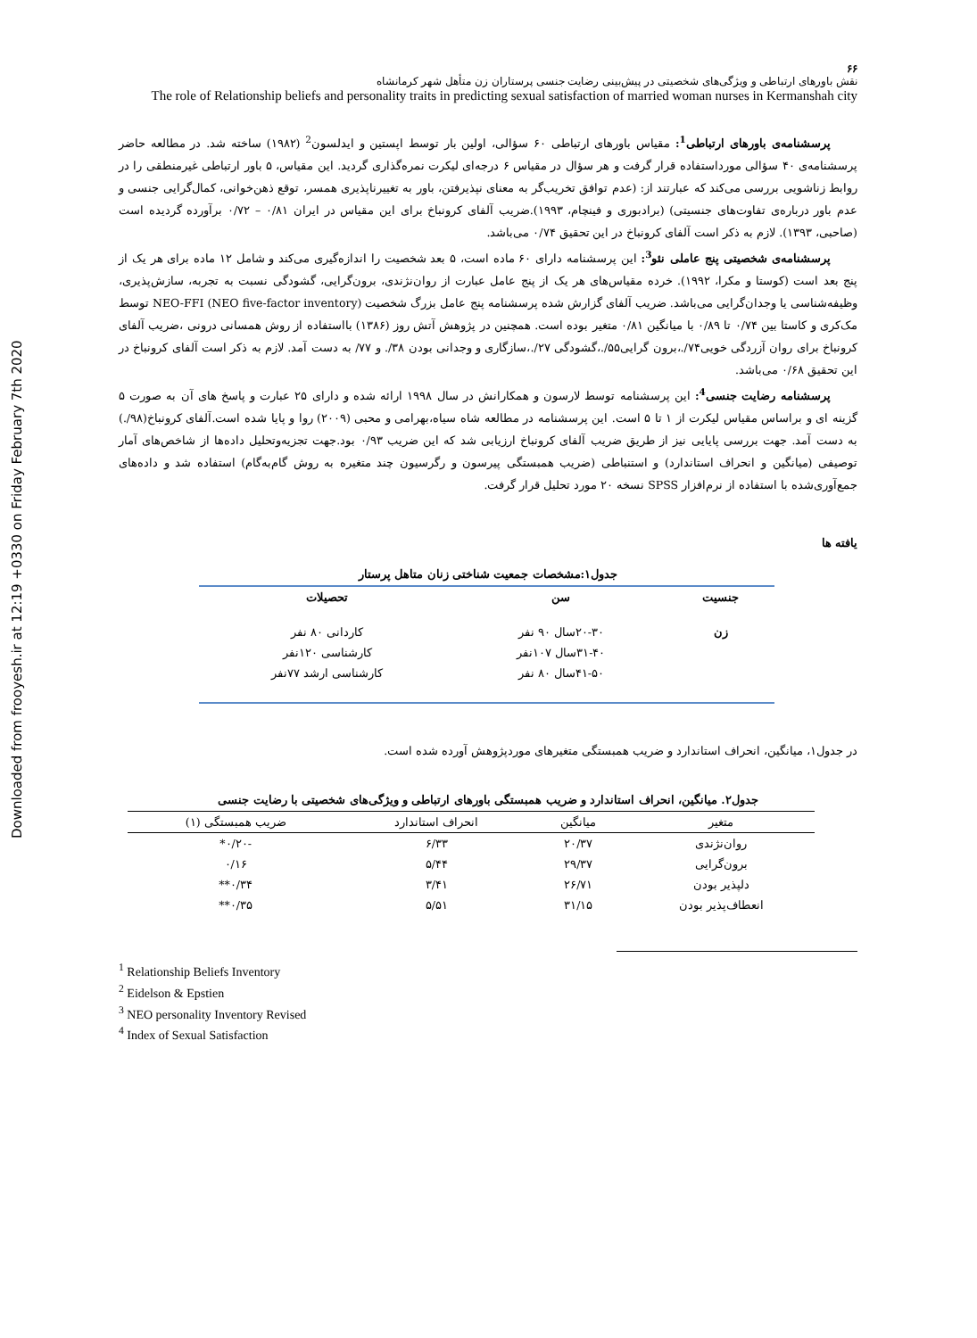Downloaded from frooyesh.ir at 12:19 +0330 on Friday February 7th 2020
۶۶
نقش باورهای ارتباطی و ویژگی‌های شخصیتی در پیش‌بینی رضایت جنسی پرستاران زن متأهل شهر کرمانشاه
The role of Relationship beliefs and personality traits in predicting sexual satisfaction of married woman nurses in Kermanshah city
پرسشنامه‌ی باورهای ارتباطی<sup>1</sup>: مقیاس باورهای ارتباطی ۶۰ سؤالی، اولین بار توسط اپستین و ایدلسون<sup>2</sup> (۱۹۸۲) ساخته شد. در مطالعه حاضر پرسشنامه‌ی ۴۰ سؤالی مورداستفاده قرار گرفت و هر سؤال در مقیاس ۶ درجه‌ای لیکرت نمره‌گذاری گردید. این مقیاس، ۵ باور ارتباطی غیرمنطقی را در روابط زناشویی بررسی می‌کند که عبارتند از: (عدم توافق تخریب‌گر به معنای نپذیرفتن، باور به تغییرناپذیری همسر، توقع ذهن‌خوانی، کمال‌گرایی جنسی و عدم باور درباره‌ی تفاوت‌های جنسیتی) (برادبوری و فینچام، ۱۹۹۳).ضریب آلفای کرونباخ برای این مقیاس در ایران ۰/۸۱ – ۰/۷۲ برآورده گردیده است (صاحبی، ۱۳۹۳). لازم به ذکر است آلفای کرونباخ در این تحقیق ۰/۷۴ می‌باشد.
پرسشنامه‌ی شخصیتی پنج عاملی نئو<sup>3</sup>: این پرسشنامه دارای ۶۰ ماده است، ۵ بعد شخصیت را اندازه‌گیری می‌کند و شامل ۱۲ ماده برای هر یک از پنج بعد است (کوستا و مکرا، ۱۹۹۲). خرده مقیاس‌های هر یک از پنج عامل عبارت از روان‌نژندی، برون‌گرایی، گشودگی نسبت به تجربه، سازش‌پذیری، وظیفه‌شناسی یا وجدان‌گرایی می‌باشد. ضریب آلفای گزارش شده پرسشنامه پنج عامل بزرگ شخصیت NEO-FFI (NEO five-factor inventory) توسط مک‌کری و کاستا بین ۰/۷۴ تا ۰/۸۹ با میانگین ۰/۸۱ متغیر بوده است. همچنین در پژوهش آتش روز (۱۳۸۶) بااستفاده از روش همسانی درونی ،ضریب آلفای کرونباخ برای روان آزردگی خویی۷۴/.،برون گرایی۵۵/.،گشودگی ۲۷/.،سازگاری و وجدانی بودن ۳۸/. و ۷۷/ به دست آمد. لازم به ذکر است آلفای کرونباخ در این تحقیق ۰/۶۸ می‌باشد.
پرسشنامه رضایت جنسی<sup>4</sup>: این پرسشنامه توسط لارسون و همکارانش در سال ۱۹۹۸ ارائه شده و دارای ۲۵ عبارت و پاسخ های آن به صورت ۵ گزینه ای و براساس مقیاس لیکرت از ۱ تا ۵ است. این پرسشنامه در مطالعه شاه سیاه،بهرامی و محبی (۲۰۰۹) روا و پایا شده است.آلفای کرونباخ(۹۸/.) به دست آمد. جهت بررسی پایایی نیز از طریق ضریب آلفای کرونباخ ارزیابی شد که این ضریب ۰/۹۳ بود.جهت تجزیه‌وتحلیل داده‌ها از شاخص‌های آمار توصیفی (میانگین و انحراف استاندارد) و استنباطی (ضریب همبستگی پیرسون و رگرسیون چند متغیره به روش گام‌به‌گام) استفاده شد و داده‌های جمع‌آوری‌شده با استفاده از نرم‌افزار SPSS نسخه ۲۰ مورد تحلیل قرار گرفت.
یافته ها
جدول۱:مشخصات جمعیت شناختی زنان متاهل پرستار
| جنسیت | سن | تحصیلات |
| --- | --- | --- |
| زن | ۲۰-۳۰سال ۹۰ نفر | کاردانی ۸۰ نفر |
| | ۳۱-۴۰سال ۱۰۷نفر | کارشناسی ۱۲۰نفر |
| | ۴۱-۵۰سال ۸۰ نفر | کارشناسی ارشد ۷۷نفر |
در جدول۱، میانگین، انحراف استاندارد و ضریب همبستگی متغیرهای موردپژوهش آورده شده است.
جدول۲. میانگین، انحراف استاندارد و ضریب همبستگی باورهای ارتباطی و ویژگی‌های شخصیتی با رضایت جنسی
| متغیر | میانگین | انحراف استاندارد | ضریب همبستگی (۱) |
| روان‌نژندی | ۲۰/۳۷ | ۶/۳۳ | -۰/۲۰* |
| برون‌گرایی | ۲۹/۳۷ | ۵/۴۴ | ۰/۱۶ |
| دلپذیر بودن | ۲۶/۷۱ | ۳/۴۱ | ۰/۳۴** |
| انعطاف‌پذیر بودن | ۳۱/۱۵ | ۵/۵۱ | ۰/۳۵** |
<sup>1</sup> Relationship Beliefs Inventory
<sup>2</sup> Eidelson & Epstien
<sup>3</sup> NEO personality Inventory Revised
<sup>4</sup> Index of Sexual Satisfaction